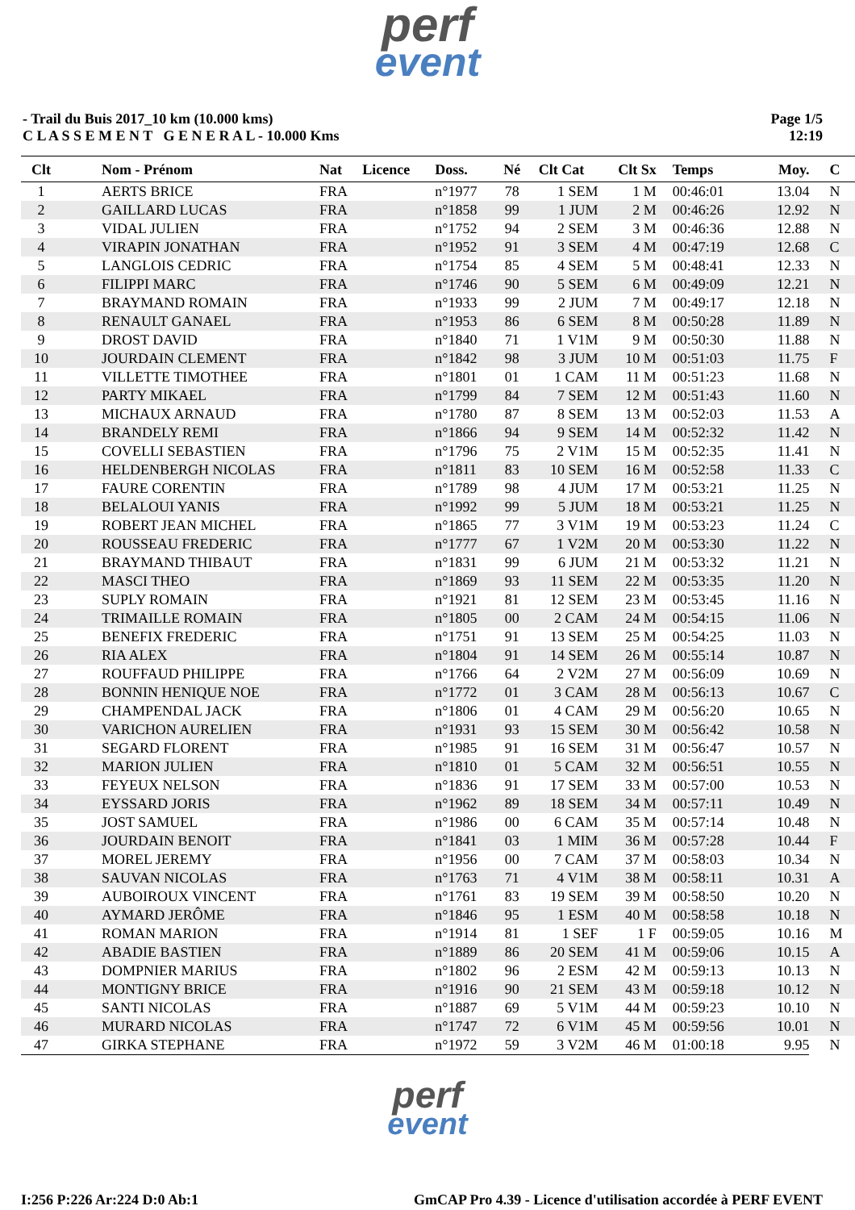perf
event
- Trail du Buis 2017_10 km (10.000 kms)
C L A S S E M E N T G E N E R A L - 10.000 Kms
Page 1/5
12:19
| Clt | Nom - Prénom | Nat | Licence | Doss. | Né | Clt Cat | Clt Sx | Temps | Moy. | C |
| --- | --- | --- | --- | --- | --- | --- | --- | --- | --- | --- |
| 1 | AERTS BRICE | FRA | | n°1977 | 78 | 1 SEM | 1 M | 00:46:01 | 13.04 | N |
| 2 | GAILLARD LUCAS | FRA | | n°1858 | 99 | 1 JUM | 2 M | 00:46:26 | 12.92 | N |
| 3 | VIDAL JULIEN | FRA | | n°1752 | 94 | 2 SEM | 3 M | 00:46:36 | 12.88 | N |
| 4 | VIRAPIN JONATHAN | FRA | | n°1952 | 91 | 3 SEM | 4 M | 00:47:19 | 12.68 | C |
| 5 | LANGLOIS CEDRIC | FRA | | n°1754 | 85 | 4 SEM | 5 M | 00:48:41 | 12.33 | N |
| 6 | FILIPPI MARC | FRA | | n°1746 | 90 | 5 SEM | 6 M | 00:49:09 | 12.21 | N |
| 7 | BRAYMAND ROMAIN | FRA | | n°1933 | 99 | 2 JUM | 7 M | 00:49:17 | 12.18 | N |
| 8 | RENAULT GANAEL | FRA | | n°1953 | 86 | 6 SEM | 8 M | 00:50:28 | 11.89 | N |
| 9 | DROST DAVID | FRA | | n°1840 | 71 | 1 V1M | 9 M | 00:50:30 | 11.88 | N |
| 10 | JOURDAIN CLEMENT | FRA | | n°1842 | 98 | 3 JUM | 10 M | 00:51:03 | 11.75 | F |
| 11 | VILLETTE TIMOTHEE | FRA | | n°1801 | 01 | 1 CAM | 11 M | 00:51:23 | 11.68 | N |
| 12 | PARTY MIKAEL | FRA | | n°1799 | 84 | 7 SEM | 12 M | 00:51:43 | 11.60 | N |
| 13 | MICHAUX ARNAUD | FRA | | n°1780 | 87 | 8 SEM | 13 M | 00:52:03 | 11.53 | A |
| 14 | BRANDELY REMI | FRA | | n°1866 | 94 | 9 SEM | 14 M | 00:52:32 | 11.42 | N |
| 15 | COVELLI SEBASTIEN | FRA | | n°1796 | 75 | 2 V1M | 15 M | 00:52:35 | 11.41 | N |
| 16 | HELDENBERGH NICOLAS | FRA | | n°1811 | 83 | 10 SEM | 16 M | 00:52:58 | 11.33 | C |
| 17 | FAURE CORENTIN | FRA | | n°1789 | 98 | 4 JUM | 17 M | 00:53:21 | 11.25 | N |
| 18 | BELALOUI YANIS | FRA | | n°1992 | 99 | 5 JUM | 18 M | 00:53:21 | 11.25 | N |
| 19 | ROBERT JEAN MICHEL | FRA | | n°1865 | 77 | 3 V1M | 19 M | 00:53:23 | 11.24 | C |
| 20 | ROUSSEAU FREDERIC | FRA | | n°1777 | 67 | 1 V2M | 20 M | 00:53:30 | 11.22 | N |
| 21 | BRAYMAND THIBAUT | FRA | | n°1831 | 99 | 6 JUM | 21 M | 00:53:32 | 11.21 | N |
| 22 | MASCI THEO | FRA | | n°1869 | 93 | 11 SEM | 22 M | 00:53:35 | 11.20 | N |
| 23 | SUPLY ROMAIN | FRA | | n°1921 | 81 | 12 SEM | 23 M | 00:53:45 | 11.16 | N |
| 24 | TRIMAILLE ROMAIN | FRA | | n°1805 | 00 | 2 CAM | 24 M | 00:54:15 | 11.06 | N |
| 25 | BENEFIX FREDERIC | FRA | | n°1751 | 91 | 13 SEM | 25 M | 00:54:25 | 11.03 | N |
| 26 | RIA ALEX | FRA | | n°1804 | 91 | 14 SEM | 26 M | 00:55:14 | 10.87 | N |
| 27 | ROUFFAUD PHILIPPE | FRA | | n°1766 | 64 | 2 V2M | 27 M | 00:56:09 | 10.69 | N |
| 28 | BONNIN HENIQUE NOE | FRA | | n°1772 | 01 | 3 CAM | 28 M | 00:56:13 | 10.67 | C |
| 29 | CHAMPENDAL JACK | FRA | | n°1806 | 01 | 4 CAM | 29 M | 00:56:20 | 10.65 | N |
| 30 | VARICHON AURELIEN | FRA | | n°1931 | 93 | 15 SEM | 30 M | 00:56:42 | 10.58 | N |
| 31 | SEGARD FLORENT | FRA | | n°1985 | 91 | 16 SEM | 31 M | 00:56:47 | 10.57 | N |
| 32 | MARION JULIEN | FRA | | n°1810 | 01 | 5 CAM | 32 M | 00:56:51 | 10.55 | N |
| 33 | FEYEUX NELSON | FRA | | n°1836 | 91 | 17 SEM | 33 M | 00:57:00 | 10.53 | N |
| 34 | EYSSARD JORIS | FRA | | n°1962 | 89 | 18 SEM | 34 M | 00:57:11 | 10.49 | N |
| 35 | JOST SAMUEL | FRA | | n°1986 | 00 | 6 CAM | 35 M | 00:57:14 | 10.48 | N |
| 36 | JOURDAIN BENOIT | FRA | | n°1841 | 03 | 1 MIM | 36 M | 00:57:28 | 10.44 | F |
| 37 | MOREL JEREMY | FRA | | n°1956 | 00 | 7 CAM | 37 M | 00:58:03 | 10.34 | N |
| 38 | SAUVAN NICOLAS | FRA | | n°1763 | 71 | 4 V1M | 38 M | 00:58:11 | 10.31 | A |
| 39 | AUBOIROUX VINCENT | FRA | | n°1761 | 83 | 19 SEM | 39 M | 00:58:50 | 10.20 | N |
| 40 | AYMARD JERÔME | FRA | | n°1846 | 95 | 1 ESM | 40 M | 00:58:58 | 10.18 | N |
| 41 | ROMAN MARION | FRA | | n°1914 | 81 | 1 SEF | 1 F | 00:59:05 | 10.16 | M |
| 42 | ABADIE BASTIEN | FRA | | n°1889 | 86 | 20 SEM | 41 M | 00:59:06 | 10.15 | A |
| 43 | DOMPNIER MARIUS | FRA | | n°1802 | 96 | 2 ESM | 42 M | 00:59:13 | 10.13 | N |
| 44 | MONTIGNY BRICE | FRA | | n°1916 | 90 | 21 SEM | 43 M | 00:59:18 | 10.12 | N |
| 45 | SANTI NICOLAS | FRA | | n°1887 | 69 | 5 V1M | 44 M | 00:59:23 | 10.10 | N |
| 46 | MURARD NICOLAS | FRA | | n°1747 | 72 | 6 V1M | 45 M | 00:59:56 | 10.01 | N |
| 47 | GIRKA STEPHANE | FRA | | n°1972 | 59 | 3 V2M | 46 M | 01:00:18 | 9.95 | N |
perf
event
I:256 P:226 Ar:224 D:0 Ab:1 GmCAP Pro 4.39 - Licence d'utilisation accordée à PERF EVENT